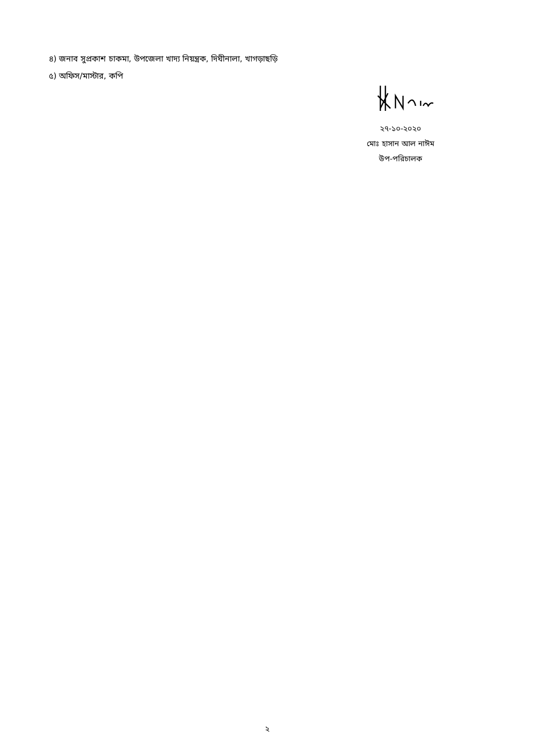৪) জনাব সুপ্রকাশ চাকমা, উপজেলা খাদ্য নিয়ন্ত্রক, দিঘীনালা, খাগড়াছড়ি
৫) অফিস/মাস্টার, কপি
২৭-১০-২০২০
মোঃ হাসান আল নাঈম
উপ-পরিচালক
২